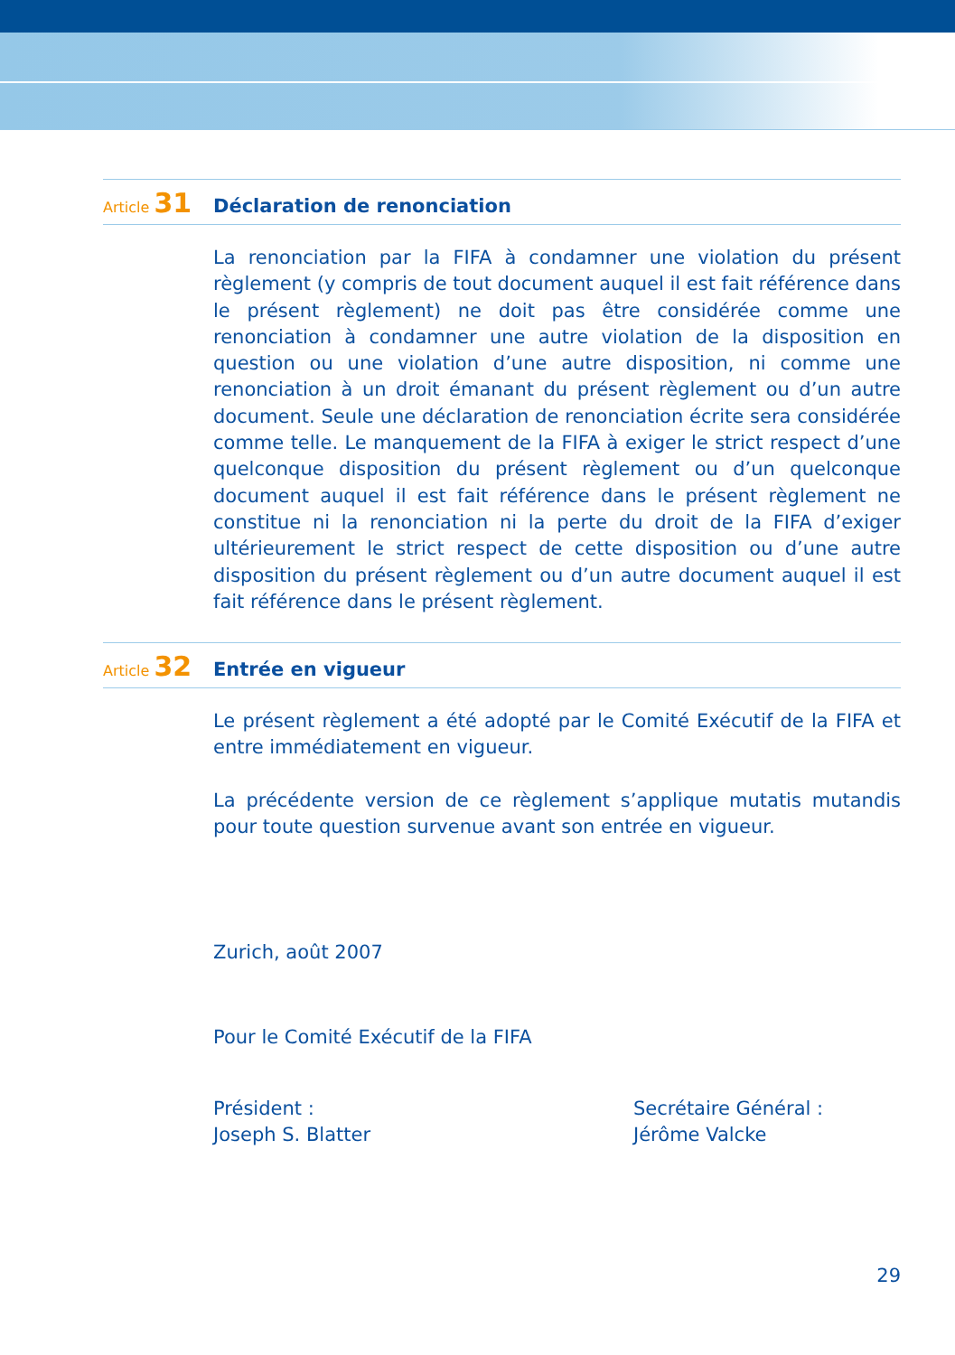Article 31 Déclaration de renonciation
La renonciation par la FIFA à condamner une violation du présent règlement (y compris de tout document auquel il est fait référence dans le présent règlement) ne doit pas être considérée comme une renonciation à condamner une autre violation de la disposition en question ou une violation d’une autre disposition, ni comme une renonciation à un droit émanant du présent règlement ou d’un autre document. Seule une déclaration de renonciation écrite sera considérée comme telle. Le manquement de la FIFA à exiger le strict respect d’une quelconque disposition du présent règlement ou d’un quelconque document auquel il est fait référence dans le présent règlement ne constitue ni la renonciation ni la perte du droit de la FIFA d’exiger ultérieurement le strict respect de cette disposition ou d’une autre disposition du présent règlement ou d’un autre document auquel il est fait référence dans le présent règlement.
Article 32 Entrée en vigueur
Le présent règlement a été adopté par le Comité Exécutif de la FIFA et entre immédiatement en vigueur.
La précédente version de ce règlement s’applique mutatis mutandis pour toute question survenue avant son entrée en vigueur.
Zurich, août 2007
Pour le Comité Exécutif de la FIFA
Président :
Joseph S. Blatter
Secrétaire Général :
Jérôme Valcke
29